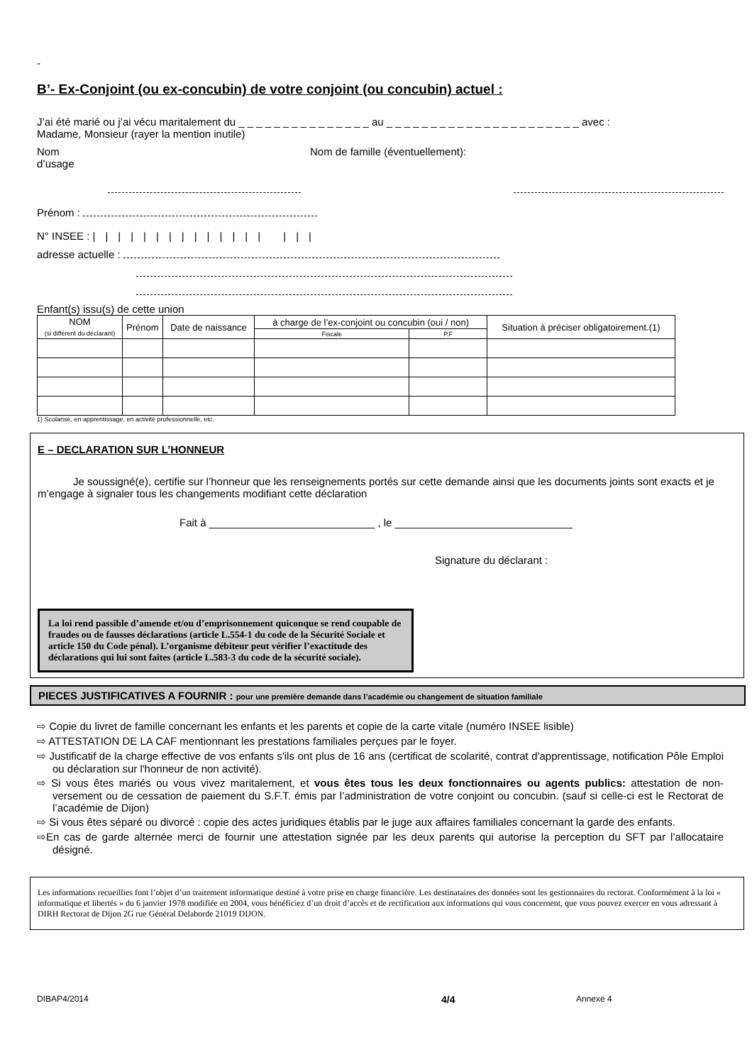-
B’- Ex-Conjoint (ou ex-concubin) de votre conjoint (ou concubin) actuel :
J’ai été marié ou j’ai vécu maritalement du _ _ _ _ _ _ _ _ _ _ _ _ _ _ _ au _ _ _ _ _ _ _ _ _ _ _ _ _ _ _ _ _ _ _ _ _ _ avec :
Madame, Monsieur (rayer la mention inutile)
Nom
d’usage
Nom de famille (éventuellement):
Prénom :
N° INSEE : |||||||||||||| |||
adresse actuelle :
Enfant(s) issu(s) de cette union
| NOM (si différent du déclarant) | Prénom | Date de naissance | à charge de l’ex-conjoint ou concubin (oui / non) | | Situation à préciser obligatoirement.(1) |
| --- | --- | --- | --- | --- | --- |
| | | | Fiscale | P.F | |
1) Scolarisé, en apprentissage, en activité professionnelle, etc.
E – DECLARATION SUR L’HONNEUR
Je soussigné(e), certifie sur l’honneur que les renseignements portés sur cette demande ainsi que les documents joints sont exacts et je m’engage à signaler tous les changements modifiant cette déclaration
Fait à ____________________________ , le ______________________________
Signature du déclarant :
La loi rend passible d’amende et/ou d’emprisonnement quiconque se rend coupable de fraudes ou de fausses déclarations (article L.554-1 du code de la Sécurité Sociale et article 150 du Code pénal). L’organisme débiteur peut vérifier l’exactitude des déclarations qui lui sont faites (article L.583-3 du code de la sécurité sociale).
PIECES JUSTIFICATIVES A FOURNIR : pour une première demande dans l’académie ou changement de situation familiale
⇨ Copie du livret de famille concernant les enfants et les parents et copie de la carte vitale (numéro INSEE lisible)
⇨ ATTESTATION DE LA CAF mentionnant les prestations familiales perçues par le foyer.
⇨ Justificatif de la charge effective de vos enfants s'ils ont plus de 16 ans (certificat de scolarité, contrat d'apprentissage, notification Pôle Emploi ou déclaration sur l'honneur de non activité).
⇨ Si vous êtes mariés ou vous vivez maritalement, et vous êtes tous les deux fonctionnaires ou agents publics: attestation de non-versement ou de cessation de paiement du S.F.T. émis par l’administration de votre conjoint ou concubin. (sauf si celle-ci est le Rectorat de l’académie de Dijon)
⇨ Si vous êtes séparé ou divorcé : copie des actes juridiques établis par le juge aux affaires familiales concernant la garde des enfants.
⇨En cas de garde alternée merci de fournir une attestation signée par les deux parents qui autorise la perception du SFT par l’allocataire désigné.
Les informations recueillies font l’objet d’un traitement informatique destiné à votre prise en charge financière. Les destinataires des données sont les gestionnaires du rectorat. Conformément à la loi « informatique et libertés » du 6 janvier 1978 modifiée en 2004, vous bénéficiez d’un droit d’accès et de rectification aux informations qui vous concernent, que vous pouvez exercer en vous adressant à DIRH Rectorat de Dijon 2G rue Général Delaborde 21019 DIJON.
DIBAP4/2014 4/4 Annexe 4